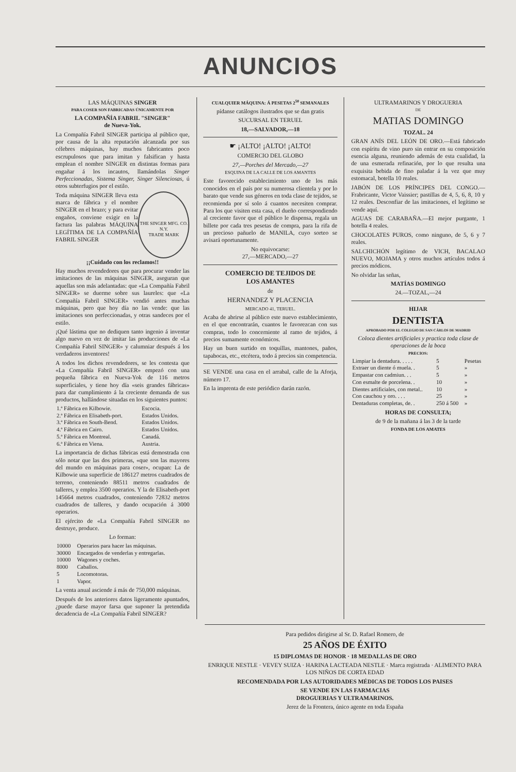ANUNCIOS
LAS MÁQUINAS SINGER
PARA COSER SON FABRICADAS ÚNICAMENTE POR
LA COMPAÑÍA FABRIL "SINGER"
de Nueva-Yok.
La Compañía Fabril SINGER participa al público que, por causa de la alta reputación alcanzada por sus célebres máquinas, hay muchos fabricantes poco escrupulosos que para imitan y falsifican y hasta emplean el nombre SINGER en distintas formas para engañar á los incautos, llamándolas Singer Perfeccionadas, Sistema Singer, Singer Silenciosas, ú otros subterfugios por el estilo.
THE SINGER MFG. CO. N.Y.
TRADE MARK
Toda máquina SINGER lleva esta marca de fábrica y el nombre SINGER en el brazo; y para evitar engaños, conviene exigir en la factura las palabras MÁQUINA LEGÍTIMA DE LA COMPAÑÍA FABRIL SINGER
¡¡Cuidado con los reclamos!!
Hay muchos revendedores que para procurar vender las imitaciones de las máquinas SINGER, aseguran que aquellas son más adelantadas: que «La Compañía Fabril SINGER» se duerme sobre sus laureles: que «La Compañía Fabril SINGER» vendió antes muchas máquinas, pero que hoy día no las vende: que las imitaciones son perfeccionadas, y otras sandeces por el estilo.
¡Qué lástima que no dediquen tanto ingenio á inventar algo nuevo en vez de imitar las producciones de «La Compañía Fabril SINGER» y calumniar después á los verdaderos inventores!
A todos los dichos revendedores, se les contesta que «La Compañía Fabril SINGER» empezó con una pequeña fábrica en Nueva-Yok de 116 metros superficiales, y tiene hoy día «seis grandes fábricas» para dar cumplimiento á la creciente demanda de sus productos, hallándose situadas en los siguientes puntos:
| 1.ª Fábrica en Kilbowie. | Escocia. |
| 2.ª Fábrica en Elisabeth-port. | Estados Unidos. |
| 3.ª Fábrica en South-Bend. | Estados Unidos. |
| 4.ª Fábrica en Cairo. | Estados Unidos. |
| 5.ª Fábrica en Montreal. | Canadá. |
| 6.ª Fábrica en Viena. | Austria. |
La importancia de dichas fábricas está demostrada con sólo notar que las dos primeras, «que son las mayores del mundo en máquinas para coser», ocupan: La de Kilbowie una superficie de 186127 metros cuadrados de terreno, conteniendo 88511 metros cuadrados de talleres, y emplea 3500 operarios. Y la de Elisabeth-port 145664 metros cuadrados, conteniendo 72832 metros cuadrados de talleres, y dando ocupación á 3000 operarios.
El ejército de «La Compañía Fabril SINGER no destruye, produce.
Lo forman:
| 10000 | Operarios para hacer las máquinas. |
| 30000 | Encargados de venderlas y entregarlas. |
| 10000 | Wagones y coches. |
| 8000 | Caballos. |
| 5 | Locomotoras. |
| 1 | Vapor. |
La venta anual asciende á más de 750,000 máquinas.
Después de los anteriores datos ligeramente apuntados, ¿puede darse mayor farsa que suponer la pretendida decadencia de «La Compañía Fabril SINGER?
CUALQUIER MÁQUINA: Á PESETAS 2<sup>50</sup> SEMANALES
pídanse catálogos ilustrados que se dan gratis
SUCURSAL EN TERUEL
18,—SALVADOR,—18
☛ ¡ALTO! ¡ALTO! ¡ALTO!
COMERCIO DEL GLOBO
27,—Porches del Mercado,—27
ESQUINA DE LA CALLE DE LOS AMANTES
Este favorecido establecimiento uno de los más conocidos en el país por su numerosa clientela y por lo barato que vende sus géneros en toda clase de tejidos, se recomienda por sí solo á cuantos necesiten comprar. Para los que visiten esta casa, el dueño correspondiendo al creciente favor que el público le dispensa, regala un billete por cada tres pesetas de compra, para la rifa de un precioso pañuelo de MANILA, cuyo sorteo se avisará oportunamente.
No equivocarse:
27,—MERCADO,—27
COMERCIO DE TEJIDOS DE
LOS AMANTES
de
HERNANDEZ Y PLACENCIA
MERCADO 41, TERUEL.
Acaba de abrirse al público este nuevo establecimiento, en el que encontrarán, cuantos le favorezcan con sus compras, todo lo concerniente al ramo de tejidos, á precios sumamente económicos.
Hay un buen surtido en toquillas, mantones, paños, tapabocas, etc., etcétera, todo á precios sin competencia.
SE VENDE una casa en el arrabal, calle de la Aforja, número 17.
En la imprenta de este periódico darán razón.
ULTRAMARINOS Y DROGUERIA
DE
MATIAS DOMINGO
TOZAL. 24
GRAN ANÍS DEL LEÓN DE ORO.—Está fabricado con espíritu de vino puro sin entrar en su composición esencia alguna, reuniendo además de esta cualidad, la de una esmerada refinación, por lo que resulta una exquisita bebida de fino paladar á la vez que muy estomacal, botella 10 reales.
JABÓN DE LOS PRÍNCIPES DEL CONGO.—Frabricante, Victor Vaissier; pastillas de 4, 5, 6, 8, 10 y 12 reales. Desconfiar de las imitaciones, el legítimo se vende aquí.
AGUAS DE CARABAÑA.—El mejor purgante, 1 botella 4 reales.
CHOCOLATES PUROS, como ninguno, de 5, 6 y 7 reales.
SALCHICHÓN legítimo de VICH, BACALAO NUEVO, MOJAMA y otros muchos artículos todos á precios módicos.
No olvidar las señas,
MATÍAS DOMINGO
24.—TOZAL,—24
HIJAR
DENTISTA
APROBADO POR EL COLEGIO DE SAN CÁRLOS DE MADRID
Coloca dientes artificiales y practica toda clase de operaciones de la boca
PRECIOS:
| Limpiar la dentadura. . . . . | 5 | Pesetas |
| Extraer un diente ó muela. . | 5 | » |
| Empastar con cadmiun. . . | 5 | » |
| Con esmalte de porcelena. . | 10 | » |
| Dientes artificiales, con metal.. | 10 | » |
| Con cauchou y oro. . . . | 25 | » |
| Dentaduras completas, de. . | 250 á 500 | » |
HORAS DE CONSULTA;
de 9 de la mañana á las 3 de la tarde
FONDA DE LOS AMATES
Para pedidos dirigirse al Sr. D. Rafael Romero, de
25 AÑOS DE ÉXITO
15 DIPLOMAS DE HONOR · 18 MEDALLAS DE ORO
ENRIQUE NESTLE · VEVEY SUIZA · HARINA LACTEADA NESTLE · Marca registrada · ALIMENTO PARA LOS NIÑOS DE CORTA EDAD
RECOMENDADA POR LAS AUTORIDADES MÉDICAS DE TODOS LOS PAISES
SE VENDE EN LAS FARMACIAS
DROGUERIAS Y ULTRAMARINOS.
Jerez de la Frontera, único agente en toda España